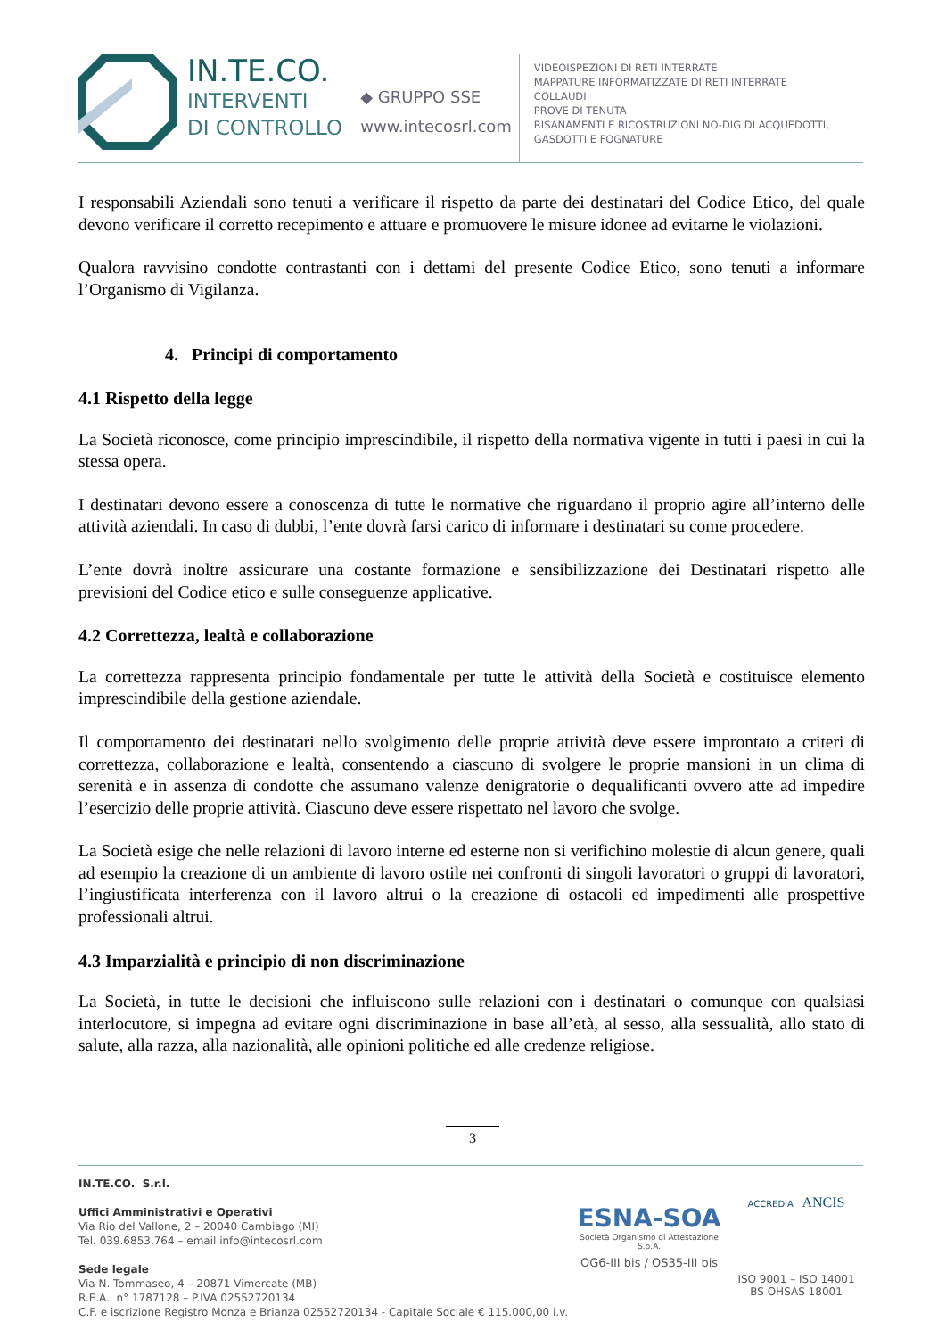IN.TE.CO.
INTERVENTI
DI CONTROLLO
◆ GRUPPO SSE
www.intecosrl.com
VIDEOISPEZIONI DI RETI INTERRATE
MAPPATURE INFORMATIZZATE DI RETI INTERRATE
COLLAUDI
PROVE DI TENUTA
RISANAMENTI E RICOSTRUZIONI NO-DIG DI ACQUEDOTTI,
GASDOTTI E FOGNATURE
I responsabili Aziendali sono tenuti a verificare il rispetto da parte dei destinatari del Codice Etico, del quale devono verificare il corretto recepimento e attuare e promuovere le misure idonee ad evitarne le violazioni.
Qualora ravvisino condotte contrastanti con i dettami del presente Codice Etico, sono tenuti a informare l’Organismo di Vigilanza.
4. Principi di comportamento
4.1 Rispetto della legge
La Società riconosce, come principio imprescindibile, il rispetto della normativa vigente in tutti i paesi in cui la stessa opera.
I destinatari devono essere a conoscenza di tutte le normative che riguardano il proprio agire all’interno delle attività aziendali. In caso di dubbi, l’ente dovrà farsi carico di informare i destinatari su come procedere.
L’ente dovrà inoltre assicurare una costante formazione e sensibilizzazione dei Destinatari rispetto alle previsioni del Codice etico e sulle conseguenze applicative.
4.2 Correttezza, lealtà e collaborazione
La correttezza rappresenta principio fondamentale per tutte le attività della Società e costituisce elemento imprescindibile della gestione aziendale.
Il comportamento dei destinatari nello svolgimento delle proprie attività deve essere improntato a criteri di correttezza, collaborazione e lealtà, consentendo a ciascuno di svolgere le proprie mansioni in un clima di serenità e in assenza di condotte che assumano valenze denigratorie o dequalificanti ovvero atte ad impedire l’esercizio delle proprie attività. Ciascuno deve essere rispettato nel lavoro che svolge.
La Società esige che nelle relazioni di lavoro interne ed esterne non si verifichino molestie di alcun genere, quali ad esempio la creazione di un ambiente di lavoro ostile nei confronti di singoli lavoratori o gruppi di lavoratori, l’ingiustificata interferenza con il lavoro altrui o la creazione di ostacoli ed impedimenti alle prospettive professionali altrui.
4.3 Imparzialità e principio di non discriminazione
La Società, in tutte le decisioni che influiscono sulle relazioni con i destinatari o comunque con qualsiasi interlocutore, si impegna ad evitare ogni discriminazione in base all’età, al sesso, alla sessualità, allo stato di salute, alla razza, alla nazionalità, alle opinioni politiche ed alle credenze religiose.
3
IN.TE.CO. S.r.l.
Uffici Amministrativi e Operativi
Via Rio del Vallone, 2 – 20040 Cambiago (MI)
Tel. 039.6853.764 – email info@intecosrl.com
Sede legale
Via N. Tommaseo, 4 – 20871 Vimercate (MB)
R.E.A. n° 1787128 – P.IVA 02552720134
C.F. e iscrizione Registro Monza e Brianza 02552720134 - Capitale Sociale € 115.000,00 i.v.
ESNA-SOA
Società Organismo di Attestazione S.p.A.
OG6-III bis / OS35-III bis
ACCREDIA ANCIS
ISO 9001 – ISO 14001
BS OHSAS 18001